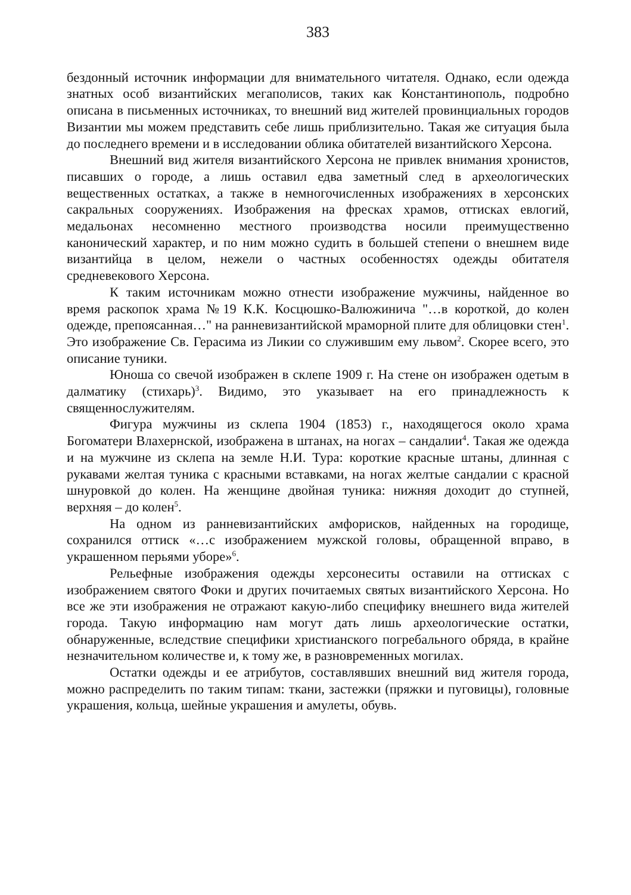383
бездонный источник информации для внимательного читателя. Однако, если одежда знатных особ византийских мегаполисов, таких как Константинополь, подробно описана в письменных источниках, то внешний вид жителей провинциальных городов Византии мы можем представить себе лишь приблизительно. Такая же ситуация была до последнего времени и в исследовании облика обитателей византийского Херсона.
Внешний вид жителя византийского Херсона не привлек внимания хронистов, писавших о городе, а лишь оставил едва заметный след в археологических вещественных остатках, а также в немногочисленных изображениях в херсонских сакральных сооружениях. Изображения на фресках храмов, оттисках евлогий, медальонах несомненно местного производства носили преимущественно канонический характер, и по ним можно судить в большей степени о внешнем виде византийца в целом, нежели о частных особенностях одежды обитателя средневекового Херсона.
К таким источникам можно отнести изображение мужчины, найденное во время раскопок храма №19 К.К. Косцюшко-Валюжинича "…в короткой, до колен одежде, препоясанная…" на ранневизантийской мраморной плите для облицовки стен<sup>1</sup>. Это изображение Св. Герасима из Ликии со служившим ему львом<sup>2</sup>. Скорее всего, это описание туники.
Юноша со свечой изображен в склепе 1909 г. На стене он изображен одетым в далматику (стихарь)<sup>3</sup>. Видимо, это указывает на его принадлежность к священнослужителям.
Фигура мужчины из склепа 1904 (1853) г., находящегося около храма Богоматери Влахернской, изображена в штанах, на ногах – сандалии<sup>4</sup>. Такая же одежда и на мужчине из склепа на земле Н.И. Тура: короткие красные штаны, длинная с рукавами желтая туника с красными вставками, на ногах желтые сандалии с красной шнуровкой до колен. На женщине двойная туника: нижняя доходит до ступней, верхняя – до колен<sup>5</sup>.
На одном из ранневизантийских амфорисков, найденных на городище, сохранился оттиск «…с изображением мужской головы, обращенной вправо, в украшенном перьями уборе»<sup>6</sup>.
Рельефные изображения одежды херсонеситы оставили на оттисках с изображением святого Фоки и других почитаемых святых византийского Херсона. Но все же эти изображения не отражают какую-либо специфику внешнего вида жителей города. Такую информацию нам могут дать лишь археологические остатки, обнаруженные, вследствие специфики христианского погребального обряда, в крайне незначительном количестве и, к тому же, в разновременных могилах.
Остатки одежды и ее атрибутов, составлявших внешний вид жителя города, можно распределить по таким типам: ткани, застежки (пряжки и пуговицы), головные украшения, кольца, шейные украшения и амулеты, обувь.